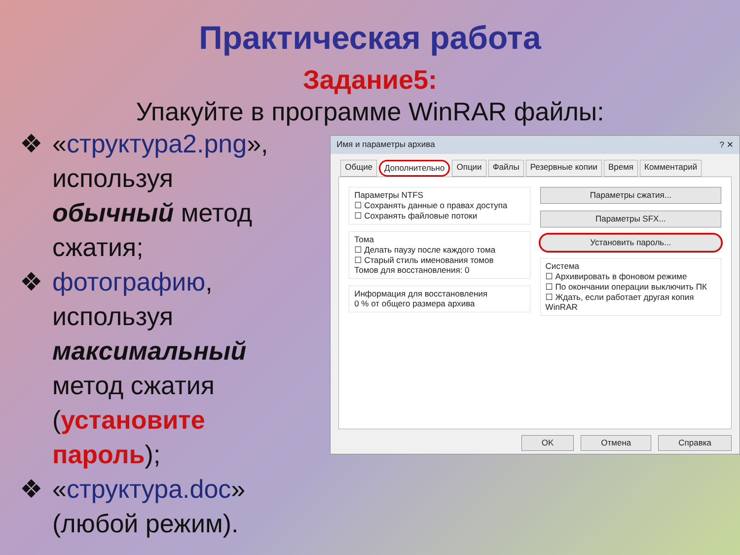Практическая работа
Задание5:
Упакуйте в программе WinRAR файлы:
❖ «структура2.png», используя обычный метод сжатия;
❖ фотографию, используя максимальный метод сжатия (установите пароль);
❖ «структура.doc» (любой режим).
Имя и параметры архива? ✕
Общие Дополнительно Опции Файлы Резервные копии Время Комментарий
Параметры NTFS
☐ Сохранять данные о правах доступа
☐ Сохранять файловые потоки
Тома
☐ Делать паузу после каждого тома
☐ Старый стиль именования томов
Томов для восстановления: 0
Информация для восстановления
0 % от общего размера архива
Параметры сжатия...
Параметры SFX...
Установить пароль...
Система
☐ Архивировать в фоновом режиме
☐ По окончании операции выключить ПК
☐ Ждать, если работает другая копия WinRAR
OK Отмена Справка